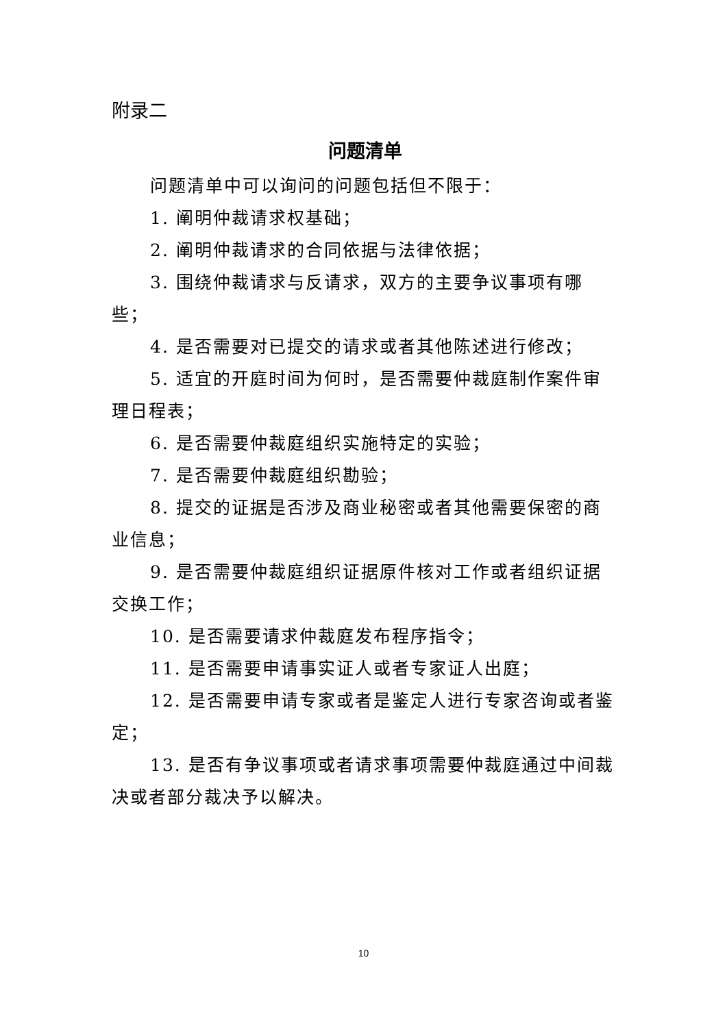附录二
问题清单
问题清单中可以询问的问题包括但不限于：
1. 阐明仲裁请求权基础；
2. 阐明仲裁请求的合同依据与法律依据；
3. 围绕仲裁请求与反请求，双方的主要争议事项有哪些；
4. 是否需要对已提交的请求或者其他陈述进行修改；
5. 适宜的开庭时间为何时，是否需要仲裁庭制作案件审理日程表；
6. 是否需要仲裁庭组织实施特定的实验；
7. 是否需要仲裁庭组织勘验；
8. 提交的证据是否涉及商业秘密或者其他需要保密的商业信息；
9. 是否需要仲裁庭组织证据原件核对工作或者组织证据交换工作；
10. 是否需要请求仲裁庭发布程序指令；
11. 是否需要申请事实证人或者专家证人出庭；
12. 是否需要申请专家或者是鉴定人进行专家咨询或者鉴定；
13. 是否有争议事项或者请求事项需要仲裁庭通过中间裁决或者部分裁决予以解决。
10